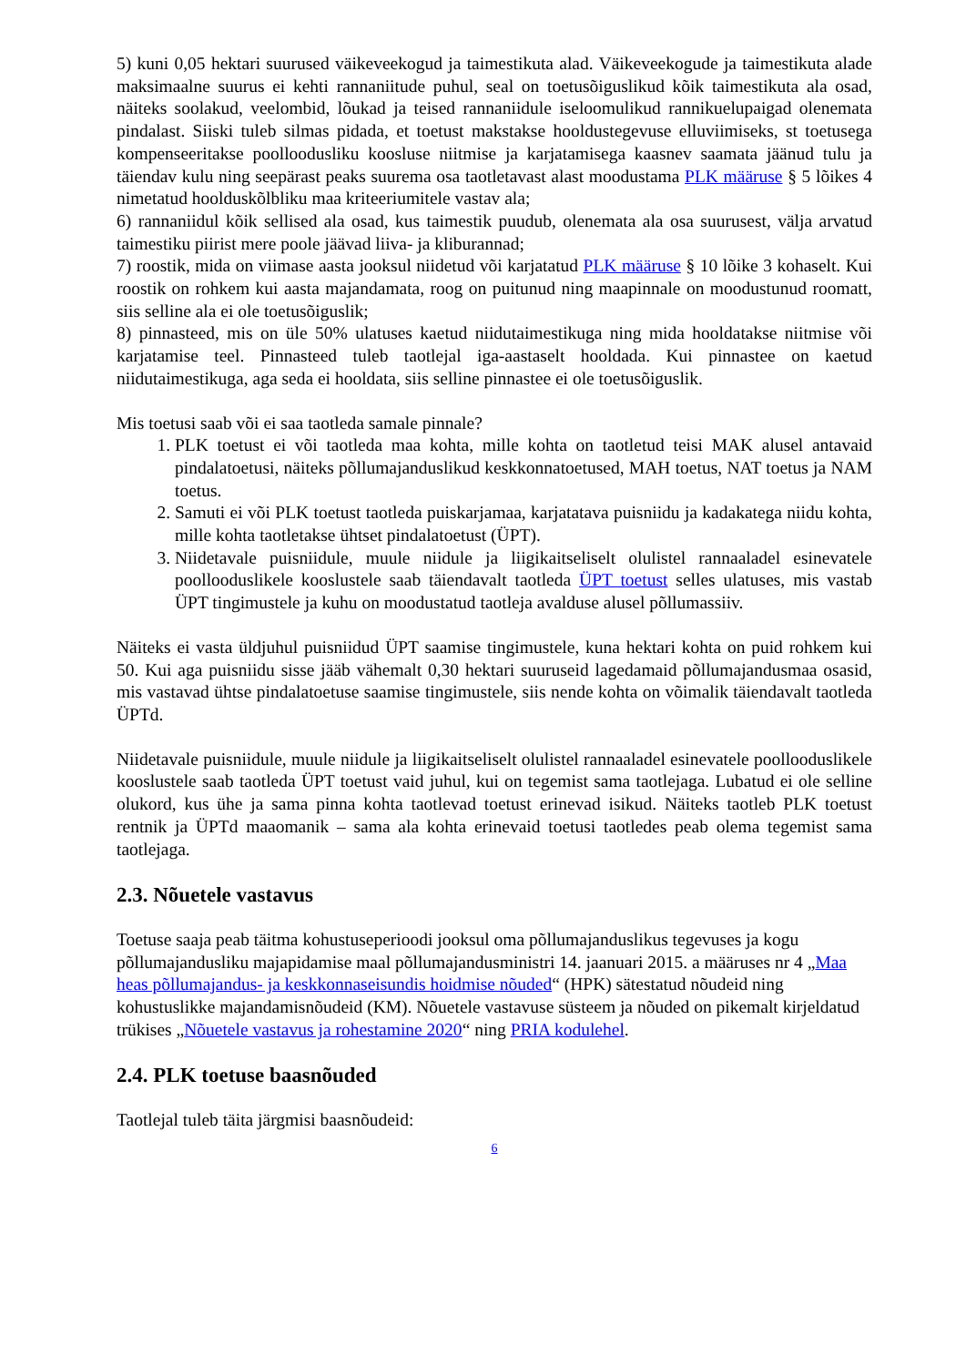5) kuni 0,05 hektari suurused väikeveekogud ja taimestikuta alad. Väikeveekogude ja taimestikuta alade maksimaalne suurus ei kehti rannaniitude puhul, seal on toetusõiguslikud kõik taimestikuta ala osad, näiteks soolakud, veelombid, lõukad ja teised rannaniidule iseloomulikud rannikuelupaigad olenemata pindalast. Siiski tuleb silmas pidada, et toetust makstakse hooldustegevuse elluviimiseks, st toetusega kompenseeritakse poolloodusliku koosluse niitmise ja karjatamisega kaasnev saamata jäänud tulu ja täiendav kulu ning seepärast peaks suurema osa taotletavast alast moodustama PLK määruse § 5 lõikes 4 nimetatud hoolduskõlbliku maa kriteeriumitele vastav ala;
6) rannaniidul kõik sellised ala osad, kus taimestik puudub, olenemata ala osa suurusest, välja arvatud taimestiku piirist mere poole jäävad liiva- ja kliburannad;
7) roostik, mida on viimase aasta jooksul niidetud või karjatatud PLK määruse § 10 lõike 3 kohaselt. Kui roostik on rohkem kui aasta majandamata, roog on puitunud ning maapinnale on moodustunud roomatt, siis selline ala ei ole toetusõiguslik;
8) pinnasteed, mis on üle 50% ulatuses kaetud niidutaimestikuga ning mida hooldatakse niitmise või karjatamise teel. Pinnasteed tuleb taotlejal iga-aastaselt hooldada. Kui pinnastee on kaetud niidutaimestikuga, aga seda ei hooldata, siis selline pinnastee ei ole toetusõiguslik.
Mis toetusi saab või ei saa taotleda samale pinnale?
1. PLK toetust ei või taotleda maa kohta, mille kohta on taotletud teisi MAK alusel antavaid pindalatoetusi, näiteks põllumajanduslikud keskkonnatoetused, MAH toetus, NAT toetus ja NAM toetus.
2. Samuti ei või PLK toetust taotleda puiskarjamaa, karjatatava puisniidu ja kadakatega niidu kohta, mille kohta taotletakse ühtset pindalatoetust (ÜPT).
3. Niidetavale puisniidule, muule niidule ja liigikaitseliselt olulistel rannaaladel esinevatele poollooduslikele kooslustele saab täiendavalt taotleda ÜPT toetust selles ulatuses, mis vastab ÜPT tingimustele ja kuhu on moodustatud taotleja avalduse alusel põllumassiiv.
Näiteks ei vasta üldjuhul puisniidud ÜPT saamise tingimustele, kuna hektari kohta on puid rohkem kui 50. Kui aga puisniidu sisse jääb vähemalt 0,30 hektari suuruseid lagedamaid põllumajandusmaa osasid, mis vastavad ühtse pindalatoetuse saamise tingimustele, siis nende kohta on võimalik täiendavalt taotleda ÜPTd.
Niidetavale puisniidule, muule niidule ja liigikaitseliselt olulistel rannaaladel esinevatele poollooduslikele kooslustele saab taotleda ÜPT toetust vaid juhul, kui on tegemist sama taotlejaga. Lubatud ei ole selline olukord, kus ühe ja sama pinna kohta taotlevad toetust erinevad isikud. Näiteks taotleb PLK toetust rentnik ja ÜPTd maaomanik – sama ala kohta erinevaid toetusi taotledes peab olema tegemist sama taotlejaga.
2.3. Nõuetele vastavus
Toetuse saaja peab täitma kohustuseperioodi jooksul oma põllumajanduslikus tegevuses ja kogu põllumajandusliku majapidamise maal põllumajandusministri 14. jaanuari 2015. a määruses nr 4 „Maa heas põllumajandus- ja keskkonnaseisundis hoidmise nõuded“ (HPK) sätestatud nõudeid ning kohustuslikke majandamisnõudeid (KM). Nõuetele vastavuse süsteem ja nõuded on pikemalt kirjeldatud trükises „Nõuetele vastavus ja rohestamine 2020“ ning PRIA kodulehel.
2.4. PLK toetuse baasnõuded
Taotlejal tuleb täita järgmisi baasnõudeid:
6